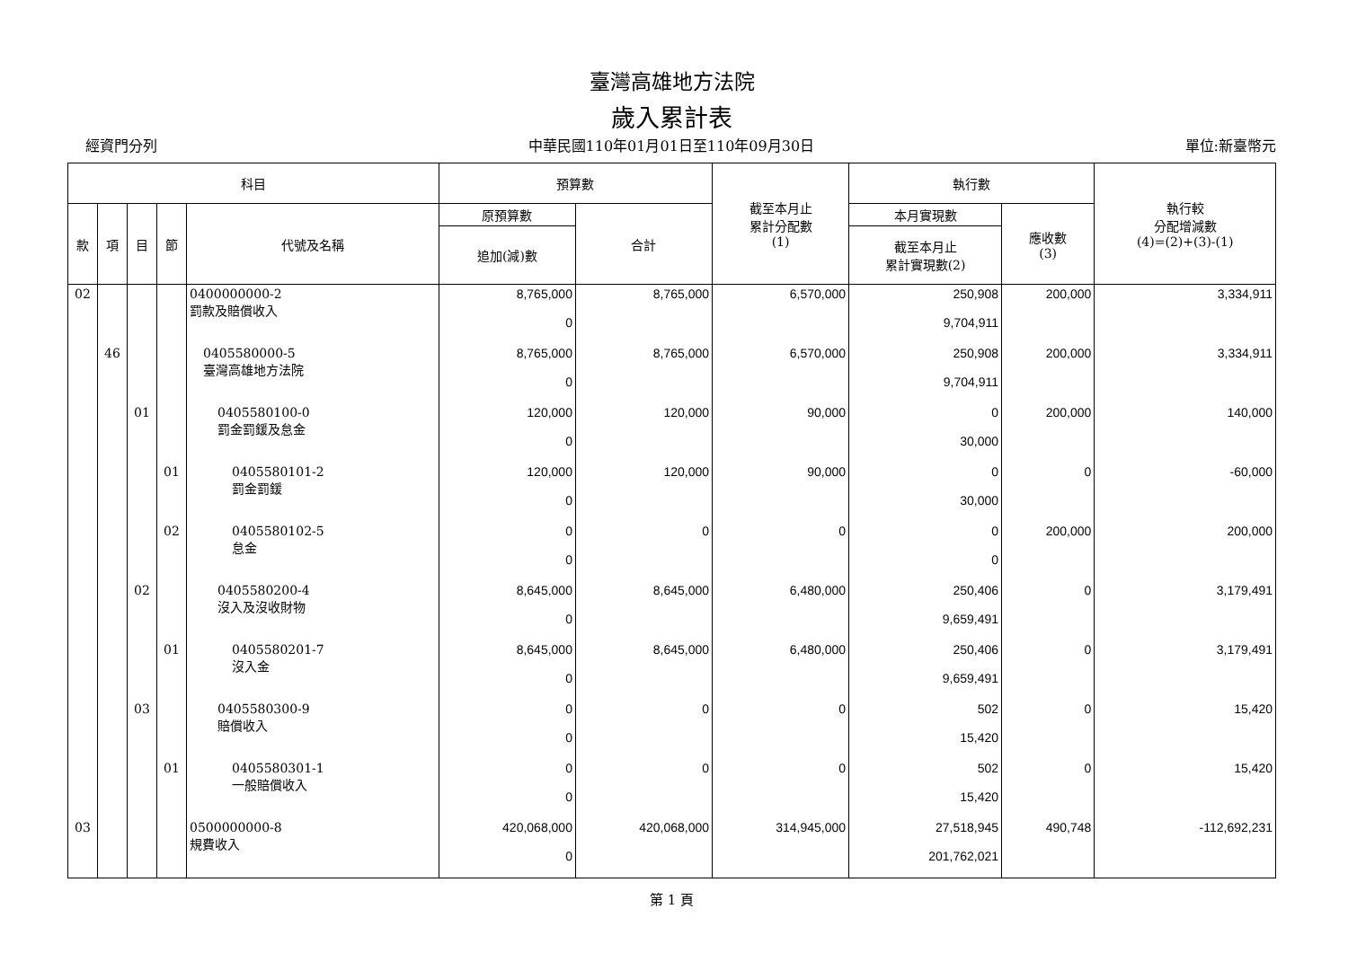臺灣高雄地方法院
歲入累計表
經資門分列 中華民國110年01月01日至110年09月30日 單位:新臺幣元
| 科目 | | | | | 預算數 | | 截至本月止 累計分配數 (1) | 執行數 | | 執行較 分配增減數 (4)=(2)+(3)-(1) |
| --- | --- | --- | --- | --- | --- | --- | --- | --- | --- | --- |
| 款 | 項 | 目 | 節 | 代號及名稱 | 原預算數 | 合計 | | 本月實現數 | 應收數 (3) | |
| | | | | | 追加(減)數 | | | 截至本月止 累計實現數(2) | | |
| 02 | | | | 0400000000-2 罰款及賠償收入 | 8,765,000 0 | 8,765,000 | 6,570,000 | 250,908 9,704,911 | 200,000 | 3,334,911 |
| | 46 | | | 0405580000-5 臺灣高雄地方法院 | 8,765,000 0 | 8,765,000 | 6,570,000 | 250,908 9,704,911 | 200,000 | 3,334,911 |
| | | 01 | | 0405580100-0 罰金罰鍰及怠金 | 120,000 0 | 120,000 | 90,000 | 0 30,000 | 200,000 | 140,000 |
| | | | 01 | 0405580101-2 罰金罰鍰 | 120,000 0 | 120,000 | 90,000 | 0 30,000 | 0 | -60,000 |
| | | | 02 | 0405580102-5 怠金 | 0 0 | 0 | 0 | 0 0 | 200,000 | 200,000 |
| | | 02 | | 0405580200-4 沒入及沒收財物 | 8,645,000 0 | 8,645,000 | 6,480,000 | 250,406 9,659,491 | 0 | 3,179,491 |
| | | | 01 | 0405580201-7 沒入金 | 8,645,000 0 | 8,645,000 | 6,480,000 | 250,406 9,659,491 | 0 | 3,179,491 |
| | | 03 | | 0405580300-9 賠償收入 | 0 0 | 0 | 0 | 502 15,420 | 0 | 15,420 |
| | | | 01 | 0405580301-1 一般賠償收入 | 0 0 | 0 | 0 | 502 15,420 | 0 | 15,420 |
| 03 | | | | 0500000000-8 規費收入 | 420,068,000 0 | 420,068,000 | 314,945,000 | 27,518,945 201,762,021 | 490,748 | -112,692,231 |
第 1 頁